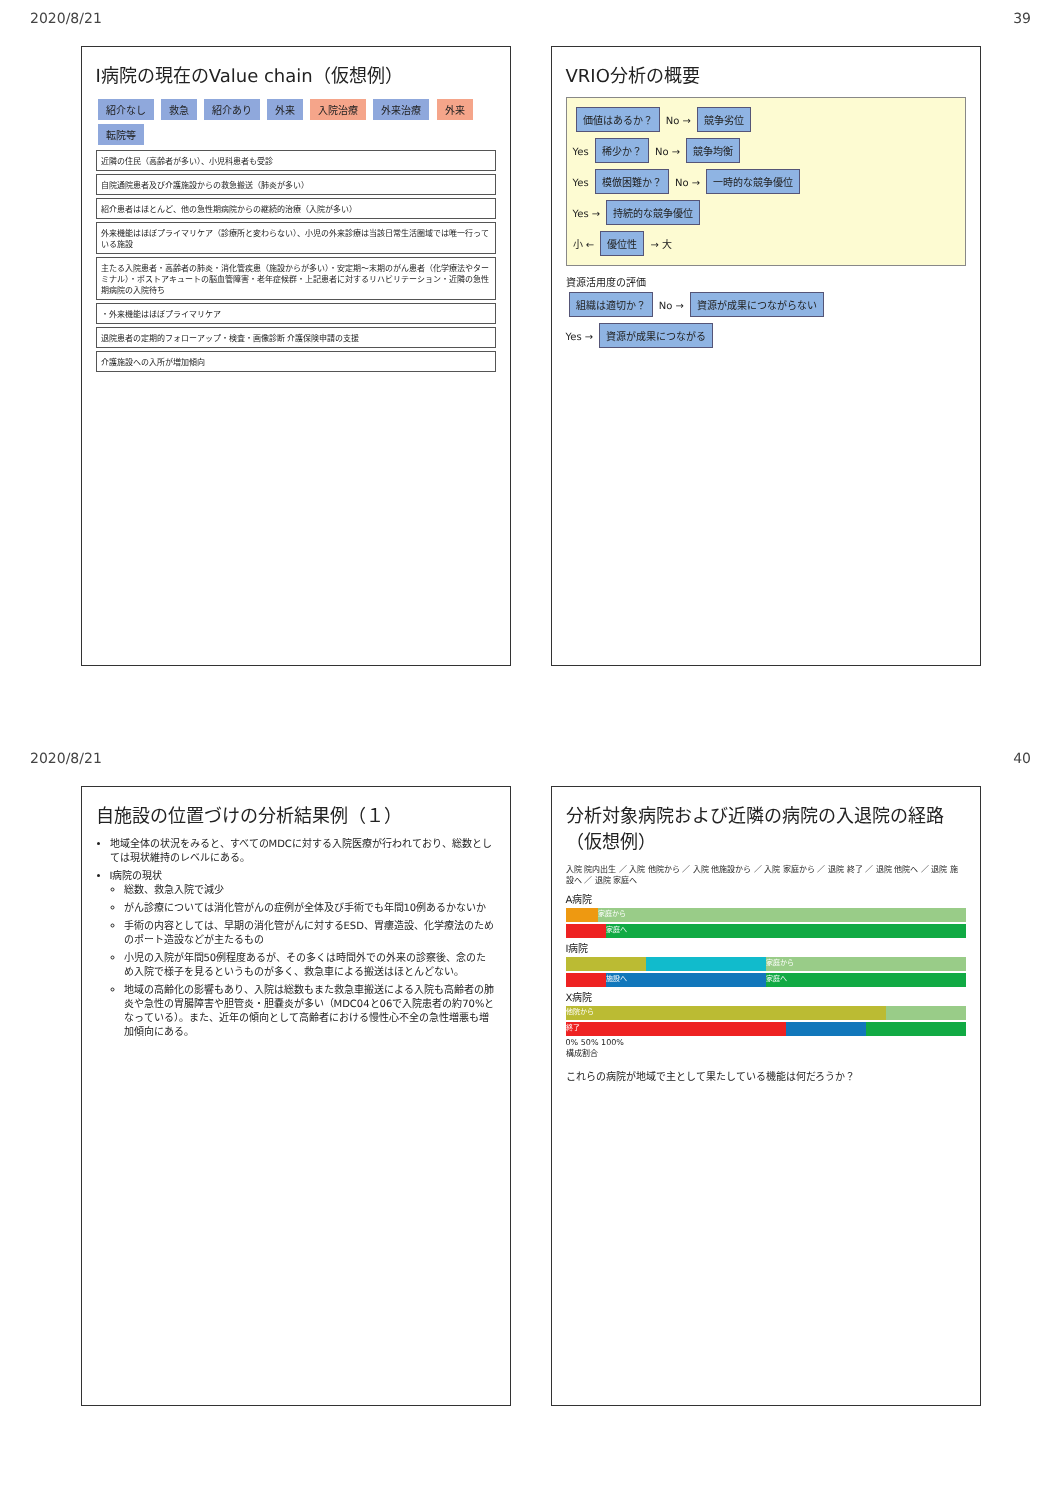2020/8/21 39
I病院の現在のValue chain（仮想例）
紹介なし 救急 紹介あり 外来 入院治療 外来治療 外来 転院等
近隣の住民（高齢者が多い）、小児科患者も受診
自院通院患者及び介護施設からの救急搬送（肺炎が多い）
紹介患者はほとんど、他の急性期病院からの継続的治療（入院が多い）
外来機能はほぼプライマリケア（診療所と変わらない）、小児の外来診療は当該日常生活圏域では唯一行っている施設
主たる入院患者・高齢者の肺炎・消化管疾患（施設からが多い）・安定期〜末期のがん患者（化学療法やターミナル）・ポストアキュートの脳血管障害・老年症候群・上記患者に対するリハビリテーション・近隣の急性期病院の入院待ち
・外来機能はほぼプライマリケア
退院患者の定期的フォローアップ・検査・画像診断 介護保険申請の支援
介護施設への入所が増加傾向
VRIO分析の概要
価値はあるか？ No → 競争劣位
Yes 稀少か？ No → 競争均衡
Yes 模倣困難か？ No → 一時的な競争優位
Yes → 持続的な競争優位
小 ← 優位性 → 大
資源活用度の評価
組織は適切か？ No → 資源が成果につながらない
Yes → 資源が成果につながる
2020/8/21 40
自施設の位置づけの分析結果例（１）
地域全体の状況をみると、すべてのMDCに対する入院医療が行われており、総数としては現状維持のレベルにある。
I病院の現状
総数、救急入院で減少
がん診療については消化管がんの症例が全体及び手術でも年間10例あるかないか
手術の内容としては、早期の消化管がんに対するESD、胃瘻造設、化学療法のためのポート造設などが主たるもの
小児の入院が年間50例程度あるが、その多くは時間外での外来の診察後、念のため入院で様子を見るというものが多く、救急車による搬送はほとんどない。
地域の高齢化の影響もあり、入院は総数もまた救急車搬送による入院も高齢者の肺炎や急性の胃腸障害や胆管炎・胆嚢炎が多い（MDC04と06で入院患者の約70%となっている）。また、近年の傾向として高齢者における慢性心不全の急性増悪も増加傾向にある。
分析対象病院および近隣の病院の入退院の経路（仮想例）
入院 院内出生 ／ 入院 他院から ／ 入院 他施設から ／ 入院 家庭から ／ 退院 終了 ／ 退院 他院へ ／ 退院 施設へ ／ 退院 家庭へ
A病院
家庭から
家庭へ
I病院
家庭から
施設へ 家庭へ
X病院
他院から
終了
0% 50% 100%
構成割合
これらの病院が地域で主として果たしている機能は何だろうか？